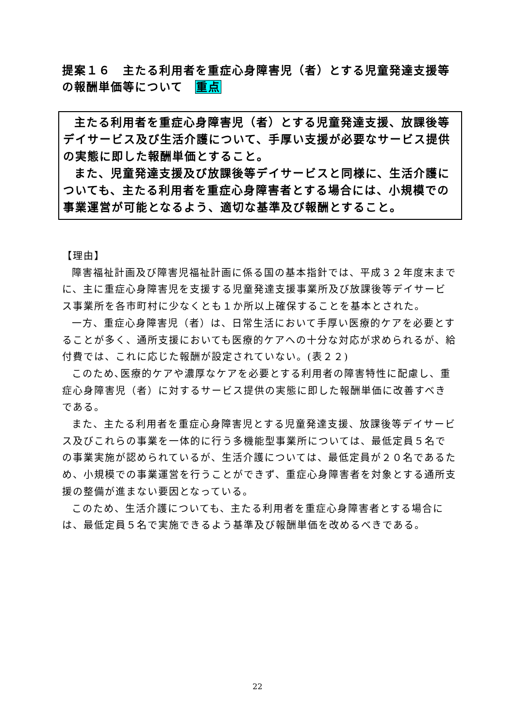提案１６　主たる利用者を重症心身障害児（者）とする児童発達支援等の報酬単価等について　重点
主たる利用者を重症心身障害児（者）とする児童発達支援、放課後等デイサービス及び生活介護について、手厚い支援が必要なサービス提供の実態に即した報酬単価とすること。
また、児童発達支援及び放課後等デイサービスと同様に、生活介護についても、主たる利用者を重症心身障害者とする場合には、小規模での事業運営が可能となるよう、適切な基準及び報酬とすること。
【理由】
障害福祉計画及び障害児福祉計画に係る国の基本指針では、平成３２年度末までに、主に重症心身障害児を支援する児童発達支援事業所及び放課後等デイサービス事業所を各市町村に少なくとも１か所以上確保することを基本とされた。
一方、重症心身障害児（者）は、日常生活において手厚い医療的ケアを必要とすることが多く、通所支援においても医療的ケアへの十分な対応が求められるが、給付費では、これに応じた報酬が設定されていない。(表２２)
このため､医療的ケアや濃厚なケアを必要とする利用者の障害特性に配慮し、重症心身障害児（者）に対するサービス提供の実態に即した報酬単価に改善すべきである。
また、主たる利用者を重症心身障害児とする児童発達支援、放課後等デイサービス及びこれらの事業を一体的に行う多機能型事業所については、最低定員５名での事業実施が認められているが、生活介護については、最低定員が２０名であるため、小規模での事業運営を行うことができず、重症心身障害者を対象とする通所支援の整備が進まない要因となっている。
このため、生活介護についても、主たる利用者を重症心身障害者とする場合には、最低定員５名で実施できるよう基準及び報酬単価を改めるべきである。
22